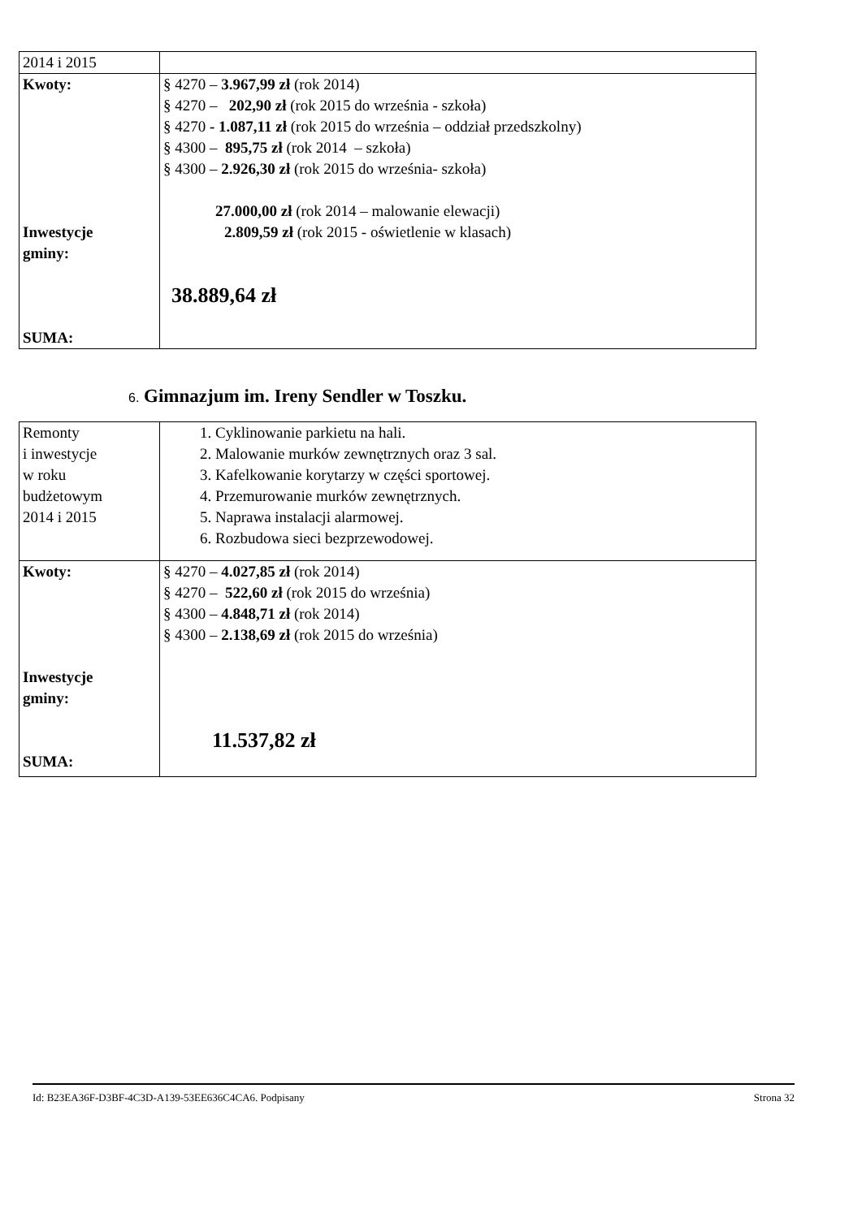| 2014 i 2015 | |
| Kwoty: Inwestycje gminy: SUMA: | § 4270 – 3.967,99 zł (rok 2014) § 4270 – 202,90 zł (rok 2015 do września - szkoła) § 4270 - 1.087,11 zł (rok 2015 do września – oddział przedszkolny) § 4300 – 895,75 zł (rok 2014 – szkoła) § 4300 – 2.926,30 zł (rok 2015 do września- szkoła) 27.000,00 zł (rok 2014 – malowanie elewacji) 2.809,59 zł (rok 2015 - oświetlenie w klasach) 38.889,64 zł |
6. Gimnazjum im. Ireny Sendler w Toszku.
| Remonty i inwestycje w roku budżetowym 2014 i 2015 | 1. Cyklinowanie parkietu na hali. 2. Malowanie murków zewnętrznych oraz 3 sal. 3. Kafelkowanie korytarzy w części sportowej. 4. Przemurowanie murków zewnętrznych. 5. Naprawa instalacji alarmowej. 6. Rozbudowa sieci bezprzewodowej. |
| Kwoty: Inwestycje gminy: SUMA: | § 4270 – 4.027,85 zł (rok 2014) § 4270 – 522,60 zł (rok 2015 do września) § 4300 – 4.848,71 zł (rok 2014) § 4300 – 2.138,69 zł (rok 2015 do września) 11.537,82 zł |
Id: B23EA36F-D3BF-4C3D-A139-53EE636C4CA6. Podpisany Strona 32